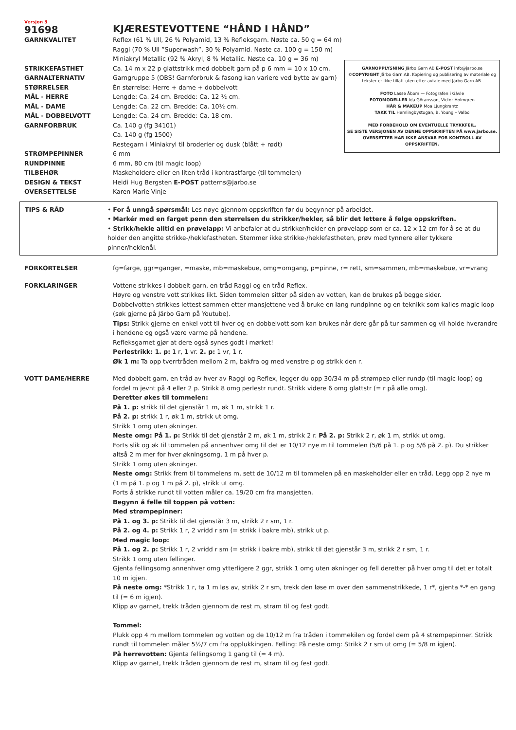GARNOPPLYSNING Järbo Garn AB E-POST info@jarbo.se
©COPYRIGHT Järbo Garn AB. Kopiering og publisering av materiale og tekster er ikke tillatt uten etter avtale med Järbo Garn AB.
FOTO Lasse Åbom — Fotografen i Gävle
FOTOMODELLER Ida Göransson, Victor Holmgren
HÅR & MAKEUP Moa Ljungkrantz
TAKK TIL Hemlingbystugan, B. Young – Valbo
MED FORBEHOLD OM EVENTUELLE TRYKKFEIL.
SE SISTE VERSJONEN AV DENNE OPPSKRIFTEN PÅ www.jarbo.se.
OVERSETTER HAR IKKE ANSVAR FOR KONTROLL AV OPPSKRIFTEN.
Versjon 3
91698
KJÆRESTEVOTTENE “HÅND I HÅND”
GARNKVALITET Reflex (61 % Ull, 26 % Polyamid, 13 % Refleksgarn. Nøste ca. 50 g = 64 m)
Raggi (70 % Ull ”Superwash”, 30 % Polyamid. Nøste ca. 100 g = 150 m)
Miniakryl Metallic (92 % Akryl, 8 % Metallic. Nøste ca. 10 g = 36 m)
STRIKKEFASTHET Ca. 14 m x 22 p glattstrikk med dobbelt garn på p 6 mm = 10 x 10 cm.
GARNALTERNATIV Garngruppe 5 (OBS! Garnforbruk & fasong kan variere ved bytte av garn)
STØRRELSER Én størrelse: Herre + dame + dobbelvott
MÅL - HERRE Lengde: Ca. 24 cm. Bredde: Ca. 12 ½ cm.
MÅL - DAME Lengde: Ca. 22 cm. Bredde: Ca. 10½ cm.
MÅL - DOBBELVOTT Lengde: Ca. 24 cm. Bredde: Ca. 18 cm.
GARNFORBRUK Ca. 140 g (fg 34101)
Ca. 140 g (fg 1500)
Restegarn i Miniakryl til broderier og dusk (blått + rødt)
STRØMPEPINNER 6 mm
RUNDPINNE 6 mm, 80 cm (til magic loop)
TILBEHØR Maskeholdere eller en liten tråd i kontrastfarge (til tommelen)
DESIGN & TEKST Heidi Hug Bergsten E-POST patterns@jarbo.se
OVERSETTELSE Karen Marie Vinje
TIPS & RÅD • For å unngå spørsmål: Les nøye gjennom oppskriften før du begynner på arbeidet.
• Markér med en farget penn den størrelsen du strikker/hekler, så blir det lettere å følge oppskriften.
• Strikk/hekle alltid en prøvelapp: Vi anbefaler at du strikker/hekler en prøvelapp som er ca. 12 x 12 cm for å se at du holder den angitte strikke-/heklefastheten. Stemmer ikke strikke-/heklefastheten, prøv med tynnere eller tykkere pinner/heklenål.
FORKORTELSER fg=farge, ggr=ganger, =maske, mb=maskebue, omg=omgang, p=pinne, r= rett, sm=sammen, mb=maskebue, vr=vrang
FORKLARINGER Vottene strikkes i dobbelt garn, en tråd Raggi og en tråd Reflex.
Høyre og venstre vott strikkes likt. Siden tommelen sitter på siden av votten, kan de brukes på begge sider.
Dobbelvotten strikkes lettest sammen etter mansjettene ved å bruke en lang rundpinne og en teknikk som kalles magic loop (søk gjerne på Järbo Garn på Youtube).
Tips: Strikk gjerne en enkel vott til hver og en dobbelvott som kan brukes når dere går på tur sammen og vil holde hverandre i hendene og også være varme på hendene.
Refleksgarnet gjør at dere også synes godt i mørket!
Perlestrikk: 1. p: 1 r, 1 vr. 2. p: 1 vr, 1 r.
Øk 1 m: Ta opp tverrtråden mellom 2 m, bakfra og med venstre p og strikk den r.
VOTT DAME/HERRE Med dobbelt garn, en tråd av hver av Raggi og Reflex, legger du opp 30/34 m på strømpep eller rundp (til magic loop) og fordel m jevnt på 4 eller 2 p. Strikk 8 omg perlestr rundt. Strikk videre 6 omg glattstr (= r på alle omg).
Deretter økes til tommelen:
På 1. p: strikk til det gjenstår 1 m, øk 1 m, strikk 1 r.
På 2. p: strikk 1 r, øk 1 m, strikk ut omg.
Strikk 1 omg uten økninger.
Neste omg: På 1. p: Strikk til det gjenstår 2 m, øk 1 m, strikk 2 r. På 2. p: Strikk 2 r, øk 1 m, strikk ut omg.
Forts slik og øk til tommelen på annenhver omg til det er 10/12 nye m til tommelen (5/6 på 1. p og 5/6 på 2. p). Du strikker altså 2 m mer for hver økningsomg, 1 m på hver p.
Strikk 1 omg uten økninger.
Neste omg: Strikk frem til tommelens m, sett de 10/12 m til tommelen på en maskeholder eller en tråd. Legg opp 2 nye m (1 m på 1. p og 1 m på 2. p), strikk ut omg.
Forts å strikke rundt til votten måler ca. 19/20 cm fra mansjetten.
Begynn å felle til toppen på votten:
Med strømpepinner:
På 1. og 3. p: Strikk til det gjenstår 3 m, strikk 2 r sm, 1 r.
På 2. og 4. p: Strikk 1 r, 2 vridd r sm (= strikk i bakre mb), strikk ut p.
Med magic loop:
På 1. og 2. p: Strikk 1 r, 2 vridd r sm (= strikk i bakre mb), strikk til det gjenstår 3 m, strikk 2 r sm, 1 r.
Strikk 1 omg uten fellinger.
Gjenta fellingsomg annenhver omg ytterligere 2 ggr, strikk 1 omg uten økninger og fell deretter på hver omg til det er totalt 10 m igjen.
På neste omg: *Strikk 1 r, ta 1 m løs av, strikk 2 r sm, trekk den løse m over den sammenstrikkede, 1 r*, gjenta *-* en gang til (= 6 m igjen).
Klipp av garnet, trekk tråden gjennom de rest m, stram til og fest godt.
Tommel:
Plukk opp 4 m mellom tommelen og votten og de 10/12 m fra tråden i tommekilen og fordel dem på 4 strømpepinner. Strikk rundt til tommelen måler 5½/7 cm fra opplukkingen. Felling: På neste omg: Strikk 2 r sm ut omg (= 5/8 m igjen).
På herrevotten: Gjenta fellingsomg 1 gang til (= 4 m).
Klipp av garnet, trekk tråden gjennom de rest m, stram til og fest godt.